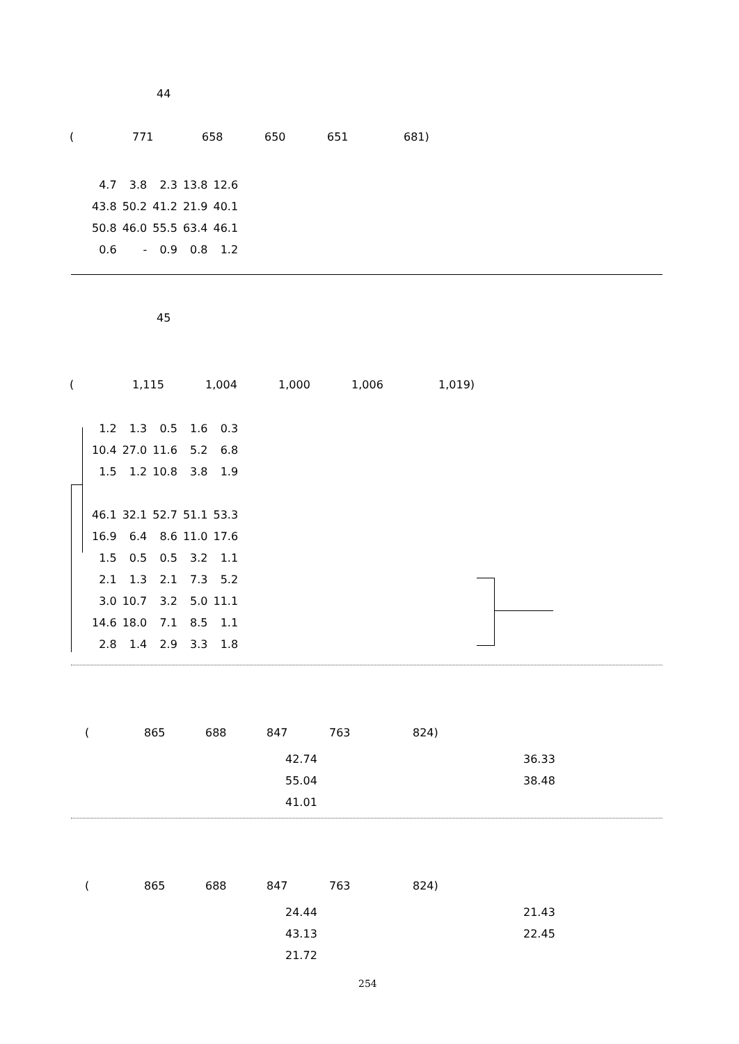44
(771 658 650 651 681)
| 4.7 | 3.8 | 2.3 | 13.8 | 12.6 |
| 43.8 | 50.2 | 41.2 | 21.9 | 40.1 |
| 50.8 | 46.0 | 55.5 | 63.4 | 46.1 |
| 0.6 | - | 0.9 | 0.8 | 1.2 |
45
(1,115 1,004 1,000 1,006 1,019)
| 1.2 | 1.3 | 0.5 | 1.6 | 0.3 |
| 10.4 | 27.0 | 11.6 | 5.2 | 6.8 |
| 1.5 | 1.2 | 10.8 | 3.8 | 1.9 |
| 46.1 | 32.1 | 52.7 | 51.1 | 53.3 |
| 16.9 | 6.4 | 8.6 | 11.0 | 17.6 |
| 1.5 | 0.5 | 0.5 | 3.2 | 1.1 |
| 2.1 | 1.3 | 2.1 | 7.3 | 5.2 |
| 3.0 | 10.7 | 3.2 | 5.0 | 11.1 |
| 14.6 | 18.0 | 7.1 | 8.5 | 1.1 |
| 2.8 | 1.4 | 2.9 | 3.3 | 1.8 |
(865 688 847 763 824)
42.74
55.04
41.01
36.33
38.48
(865 688 847 763 824)
24.44
43.13
21.72
21.43
22.45
254